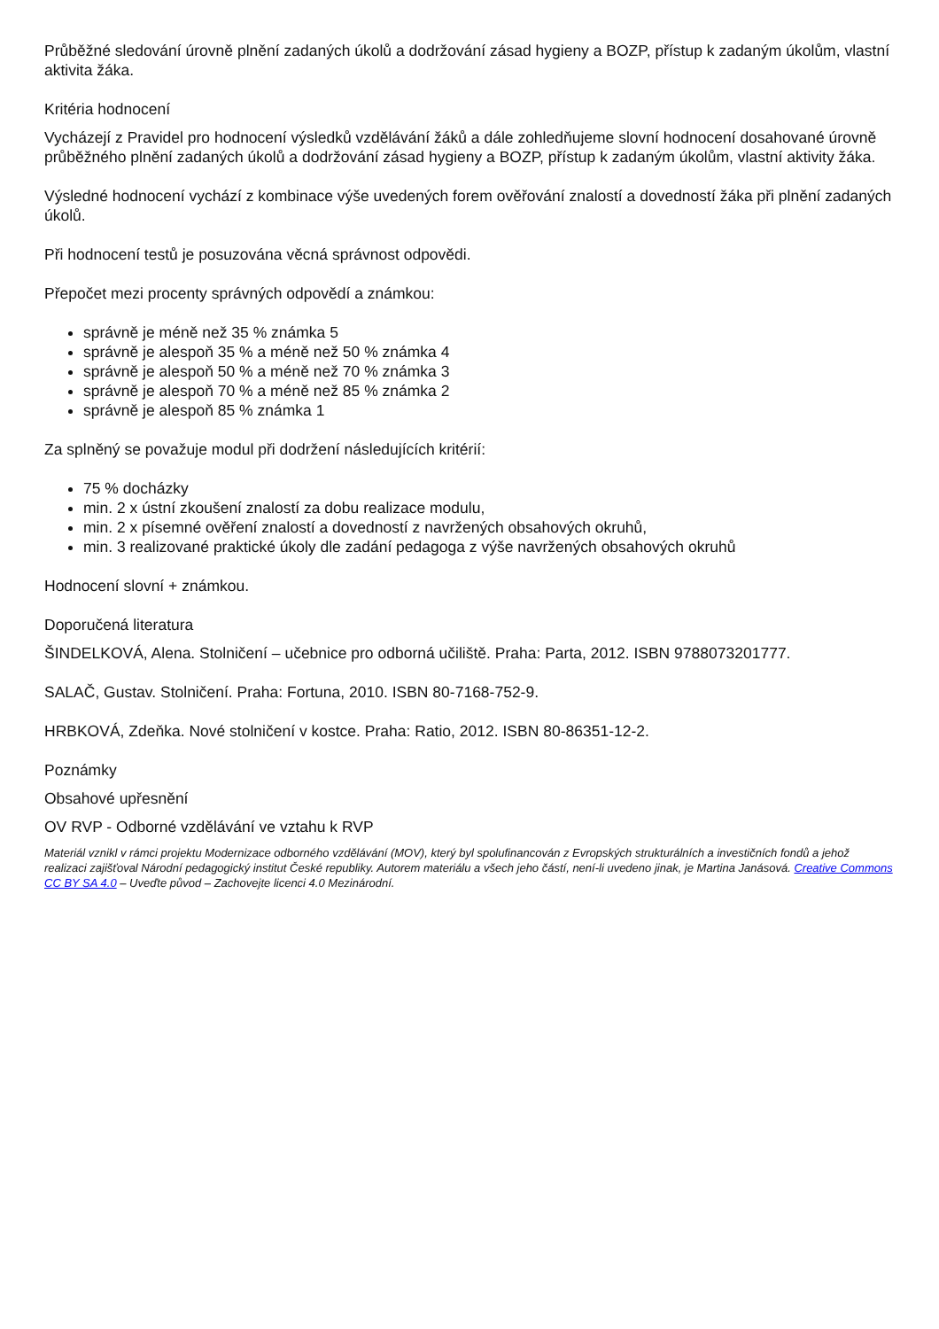Průběžné sledování úrovně plnění zadaných úkolů a dodržování zásad hygieny a BOZP, přístup k zadaným úkolům, vlastní aktivita žáka.
Kritéria hodnocení
Vycházejí z Pravidel pro hodnocení výsledků vzdělávání žáků a dále zohledňujeme slovní hodnocení dosahované úrovně průběžného plnění zadaných úkolů a dodržování zásad hygieny a BOZP, přístup k zadaným úkolům, vlastní aktivity žáka.
Výsledné hodnocení vychází z kombinace výše uvedených forem ověřování znalostí a dovedností žáka při plnění zadaných úkolů.
Při hodnocení testů je posuzována věcná správnost odpovědi.
Přepočet mezi procenty správných odpovědí a známkou:
správně je méně než 35 % známka 5
správně je alespoň 35 % a méně než 50 % známka 4
správně je alespoň 50 % a méně než 70 % známka 3
správně je alespoň 70 % a méně než 85 % známka 2
správně je alespoň 85 % známka 1
Za splněný se považuje modul při dodržení následujících kritérií:
75 % docházky
min. 2 x ústní zkoušení znalostí za dobu realizace modulu,
min. 2 x písemné ověření znalostí a dovedností z navržených obsahových okruhů,
min. 3 realizované praktické úkoly dle zadání pedagoga z výše navržených obsahových okruhů
Hodnocení slovní + známkou.
Doporučená literatura
ŠINDELKOVÁ, Alena. Stolničení – učebnice pro odborná učiliště. Praha: Parta, 2012. ISBN 9788073201777.
SALAČ, Gustav. Stolničení. Praha: Fortuna, 2010. ISBN 80-7168-752-9.
HRBKOVÁ, Zdeňka. Nové stolničení v kostce. Praha: Ratio, 2012. ISBN 80-86351-12-2.
Poznámky
Obsahové upřesnění
OV RVP - Odborné vzdělávání ve vztahu k RVP
Materiál vznikl v rámci projektu Modernizace odborného vzdělávání (MOV), který byl spolufinancován z Evropských strukturálních a investičních fondů a jehož realizaci zajišťoval Národní pedagogický institut České republiky. Autorem materiálu a všech jeho částí, není-li uvedeno jinak, je Martina Janásová. Creative Commons CC BY SA 4.0 – Uveďte původ – Zachovejte licenci 4.0 Mezinárodní.